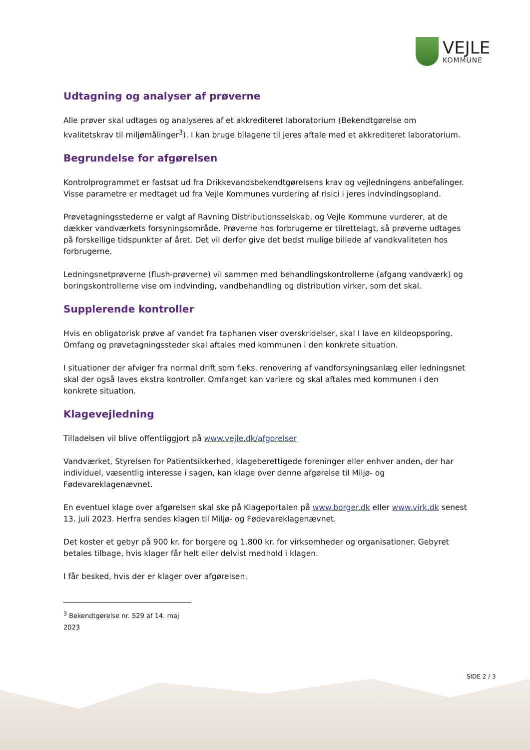VEJLE
KOMMUNE
Udtagning og analyser af prøverne
Alle prøver skal udtages og analyseres af et akkrediteret laboratorium (Bekendtgørelse om kvalitetskrav til miljømålinger<sup>3</sup>). I kan bruge bilagene til jeres aftale med et akkrediteret laboratorium.
Begrundelse for afgørelsen
Kontrolprogrammet er fastsat ud fra Drikkevandsbekendtgørelsens krav og vejledningens anbefalinger. Visse parametre er medtaget ud fra Vejle Kommunes vurdering af risici i jeres indvindingsopland.
Prøvetagningsstederne er valgt af Ravning Distributionsselskab, og Vejle Kommune vurderer, at de dækker vandværkets forsyningsområde. Prøverne hos forbrugerne er tilrettelagt, så prøverne udtages på forskellige tidspunkter af året. Det vil derfor give det bedst mulige billede af vandkvaliteten hos forbrugerne.
Ledningsnetprøverne (flush-prøverne) vil sammen med behandlingskontrollerne (afgang vandværk) og boringskontrollerne vise om indvinding, vandbehandling og distribution virker, som det skal.
Supplerende kontroller
Hvis en obligatorisk prøve af vandet fra taphanen viser overskridelser, skal I lave en kildeopsporing. Omfang og prøvetagningssteder skal aftales med kommunen i den konkrete situation.
I situationer der afviger fra normal drift som f.eks. renovering af vandforsyningsanlæg eller ledningsnet skal der også laves ekstra kontroller. Omfanget kan variere og skal aftales med kommunen i den konkrete situation.
Klagevejledning
Tilladelsen vil blive offentliggjort på www.vejle.dk/afgorelser
Vandværket, Styrelsen for Patientsikkerhed, klageberettigede foreninger eller enhver anden, der har individuel, væsentlig interesse i sagen, kan klage over denne afgørelse til Miljø- og Fødevareklagenævnet.
En eventuel klage over afgørelsen skal ske på Klageportalen på www.borger.dk eller www.virk.dk senest 13. juli 2023. Herfra sendes klagen til Miljø- og Fødevareklagenævnet.
Det koster et gebyr på 900 kr. for borgere og 1.800 kr. for virksomheder og organisationer. Gebyret betales tilbage, hvis klager får helt eller delvist medhold i klagen.
I får besked, hvis der er klager over afgørelsen.
<sup>3</sup> Bekendtgørelse nr. 529 af 14. maj 2023
SIDE 2 / 3